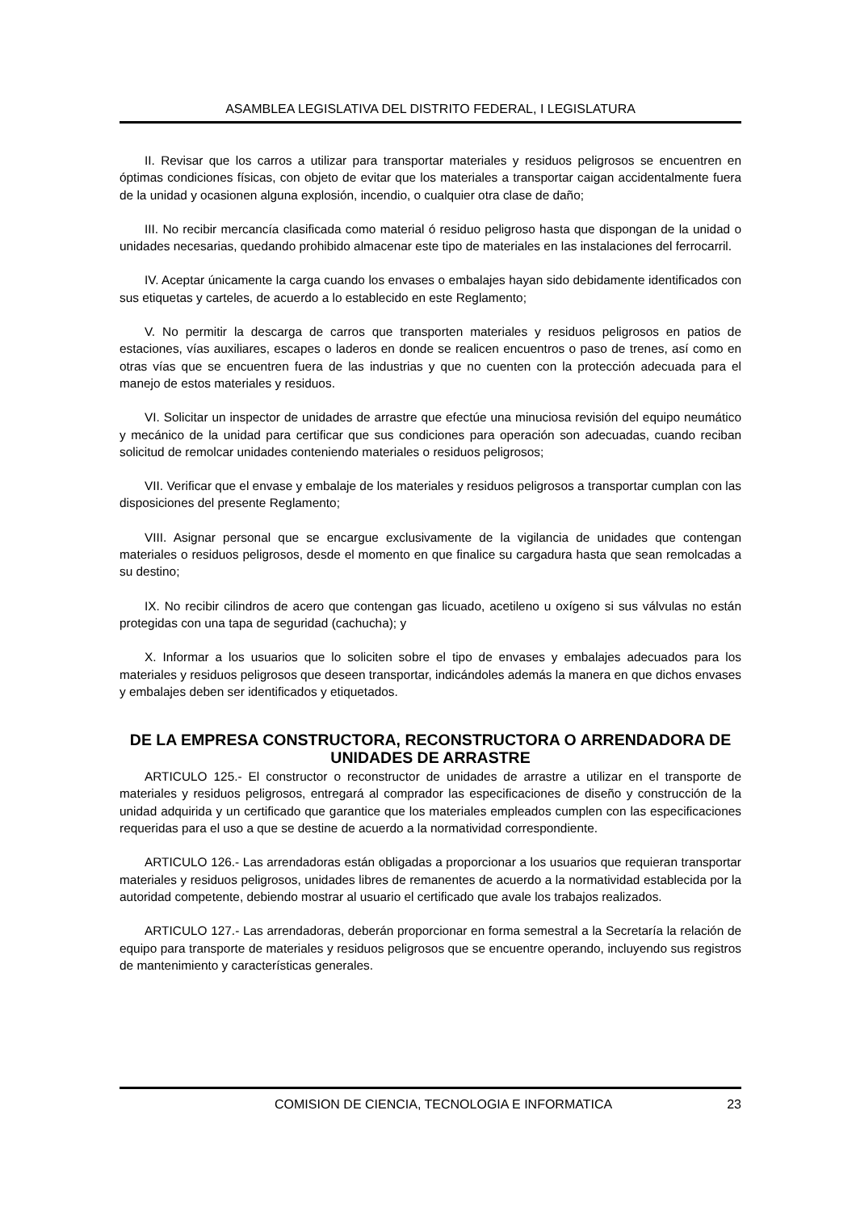ASAMBLEA LEGISLATIVA DEL DISTRITO FEDERAL, I LEGISLATURA
II. Revisar que los carros a utilizar para transportar materiales y residuos peligrosos se encuentren en óptimas condiciones físicas, con objeto de evitar que los materiales a transportar caigan accidentalmente fuera de la unidad y ocasionen alguna explosión, incendio, o cualquier otra clase de daño;
III. No recibir mercancía clasificada como material ó residuo peligroso hasta que dispongan de la unidad o unidades necesarias, quedando prohibido almacenar este tipo de materiales en las instalaciones del ferrocarril.
IV. Aceptar únicamente la carga cuando los envases o embalajes hayan sido debidamente identificados con sus etiquetas y carteles, de acuerdo a lo establecido en este Reglamento;
V. No permitir la descarga de carros que transporten materiales y residuos peligrosos en patios de estaciones, vías auxiliares, escapes o laderos en donde se realicen encuentros o paso de trenes, así como en otras vías que se encuentren fuera de las industrias y que no cuenten con la protección adecuada para el manejo de estos materiales y residuos.
VI. Solicitar un inspector de unidades de arrastre que efectúe una minuciosa revisión del equipo neumático y mecánico de la unidad para certificar que sus condiciones para operación son adecuadas, cuando reciban solicitud de remolcar unidades conteniendo materiales o residuos peligrosos;
VII. Verificar que el envase y embalaje de los materiales y residuos peligrosos a transportar cumplan con las disposiciones del presente Reglamento;
VIII. Asignar personal que se encargue exclusivamente de la vigilancia de unidades que contengan materiales o residuos peligrosos, desde el momento en que finalice su cargadura hasta que sean remolcadas a su destino;
IX. No recibir cilindros de acero que contengan gas licuado, acetileno u oxígeno si sus válvulas no están protegidas con una tapa de seguridad (cachucha); y
X. Informar a los usuarios que lo soliciten sobre el tipo de envases y embalajes adecuados para los materiales y residuos peligrosos que deseen transportar, indicándoles además la manera en que dichos envases y embalajes deben ser identificados y etiquetados.
DE LA EMPRESA CONSTRUCTORA, RECONSTRUCTORA O ARRENDADORA DE UNIDADES DE ARRASTRE
ARTICULO 125.- El constructor o reconstructor de unidades de arrastre a utilizar en el transporte de materiales y residuos peligrosos, entregará al comprador las especificaciones de diseño y construcción de la unidad adquirida y un certificado que garantice que los materiales empleados cumplen con las especificaciones requeridas para el uso a que se destine de acuerdo a la normatividad correspondiente.
ARTICULO 126.- Las arrendadoras están obligadas a proporcionar a los usuarios que requieran transportar materiales y residuos peligrosos, unidades libres de remanentes de acuerdo a la normatividad establecida por la autoridad competente, debiendo mostrar al usuario el certificado que avale los trabajos realizados.
ARTICULO 127.- Las arrendadoras, deberán proporcionar en forma semestral a la Secretaría la relación de equipo para transporte de materiales y residuos peligrosos que se encuentre operando, incluyendo sus registros de mantenimiento y características generales.
COMISION DE CIENCIA, TECNOLOGIA E INFORMATICA 23